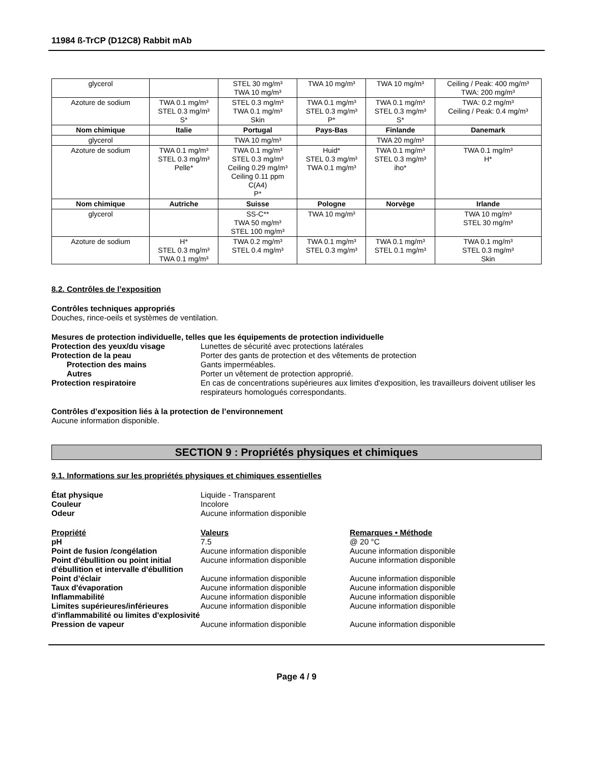11984 ß-TrCP (D12C8) Rabbit mAb
| glycerol | | STEL 30 mg/m³ TWA 10 mg/m³ | TWA 10 mg/m³ | TWA 10 mg/m³ | Ceiling / Peak: 400 mg/m³ TWA: 200 mg/m³ |
| Azoture de sodium | TWA 0.1 mg/m³ STEL 0.3 mg/m³ S* | STEL 0.3 mg/m³ TWA 0.1 mg/m³ Skin | TWA 0.1 mg/m³ STEL 0.3 mg/m³ P* | TWA 0.1 mg/m³ STEL 0.3 mg/m³ S* | TWA: 0.2 mg/m³ Ceiling / Peak: 0.4 mg/m³ |
| Nom chimique | Italie | Portugal | Pays-Bas | Finlande | Danemark |
| glycerol | | TWA 10 mg/m³ | | TWA 20 mg/m³ | |
| Azoture de sodium | TWA 0.1 mg/m³ STEL 0.3 mg/m³ Pelle* | TWA 0.1 mg/m³ STEL 0.3 mg/m³ Ceiling 0.29 mg/m³ Ceiling 0.11 ppm C(A4) P* | Huid* STEL 0.3 mg/m³ TWA 0.1 mg/m³ | TWA 0.1 mg/m³ STEL 0.3 mg/m³ iho* | TWA 0.1 mg/m³ H* |
| Nom chimique | Autriche | Suisse | Pologne | Norvège | Irlande |
| glycerol | | SS-C** TWA 50 mg/m³ STEL 100 mg/m³ | TWA 10 mg/m³ | | TWA 10 mg/m³ STEL 30 mg/m³ |
| Azoture de sodium | H* STEL 0.3 mg/m³ TWA 0.1 mg/m³ | TWA 0.2 mg/m³ STEL 0.4 mg/m³ | TWA 0.1 mg/m³ STEL 0.3 mg/m³ | TWA 0.1 mg/m³ STEL 0.1 mg/m³ | TWA 0.1 mg/m³ STEL 0.3 mg/m³ Skin |
8.2. Contrôles de l’exposition
Contrôles techniques appropriés
Douches, rince-oeils et systèmes de ventilation.
Mesures de protection individuelle, telles que les équipements de protection individuelle
Protection des yeux/du visage
Lunettes de sécurité avec protections latérales
Protection de la peau
Porter des gants de protection et des vêtements de protection
Protection des mains
Gants imperméables.
Autres
Porter un vêtement de protection approprié.
Protection respiratoire
En cas de concentrations supérieures aux limites d'exposition, les travailleurs doivent utiliser les respirateurs homologués correspondants.
Contrôles d’exposition liés à la protection de l’environnement
Aucune information disponible.
SECTION 9 : Propriétés physiques et chimiques
9.1. Informations sur les propriétés physiques et chimiques essentielles
État physique
Liquide - Transparent
Couleur
Incolore
Odeur
Aucune information disponible
Propriété
Valeurs
Remarques • Méthode
pH
7.5
@ 20 °C
Point de fusion /congélation
Aucune information disponible
Aucune information disponible
Point d'ébullition ou point initial d'ébullition et intervalle d'ébullition
Aucune information disponible
Aucune information disponible
Point d’éclair
Aucune information disponible
Aucune information disponible
Taux d'évaporation
Aucune information disponible
Aucune information disponible
Inflammabilité
Aucune information disponible
Aucune information disponible
Limites supérieures/inférieures d'inflammabilité ou limites d'explosivité
Aucune information disponible
Aucune information disponible
Pression de vapeur
Aucune information disponible
Aucune information disponible
Page 4 / 9